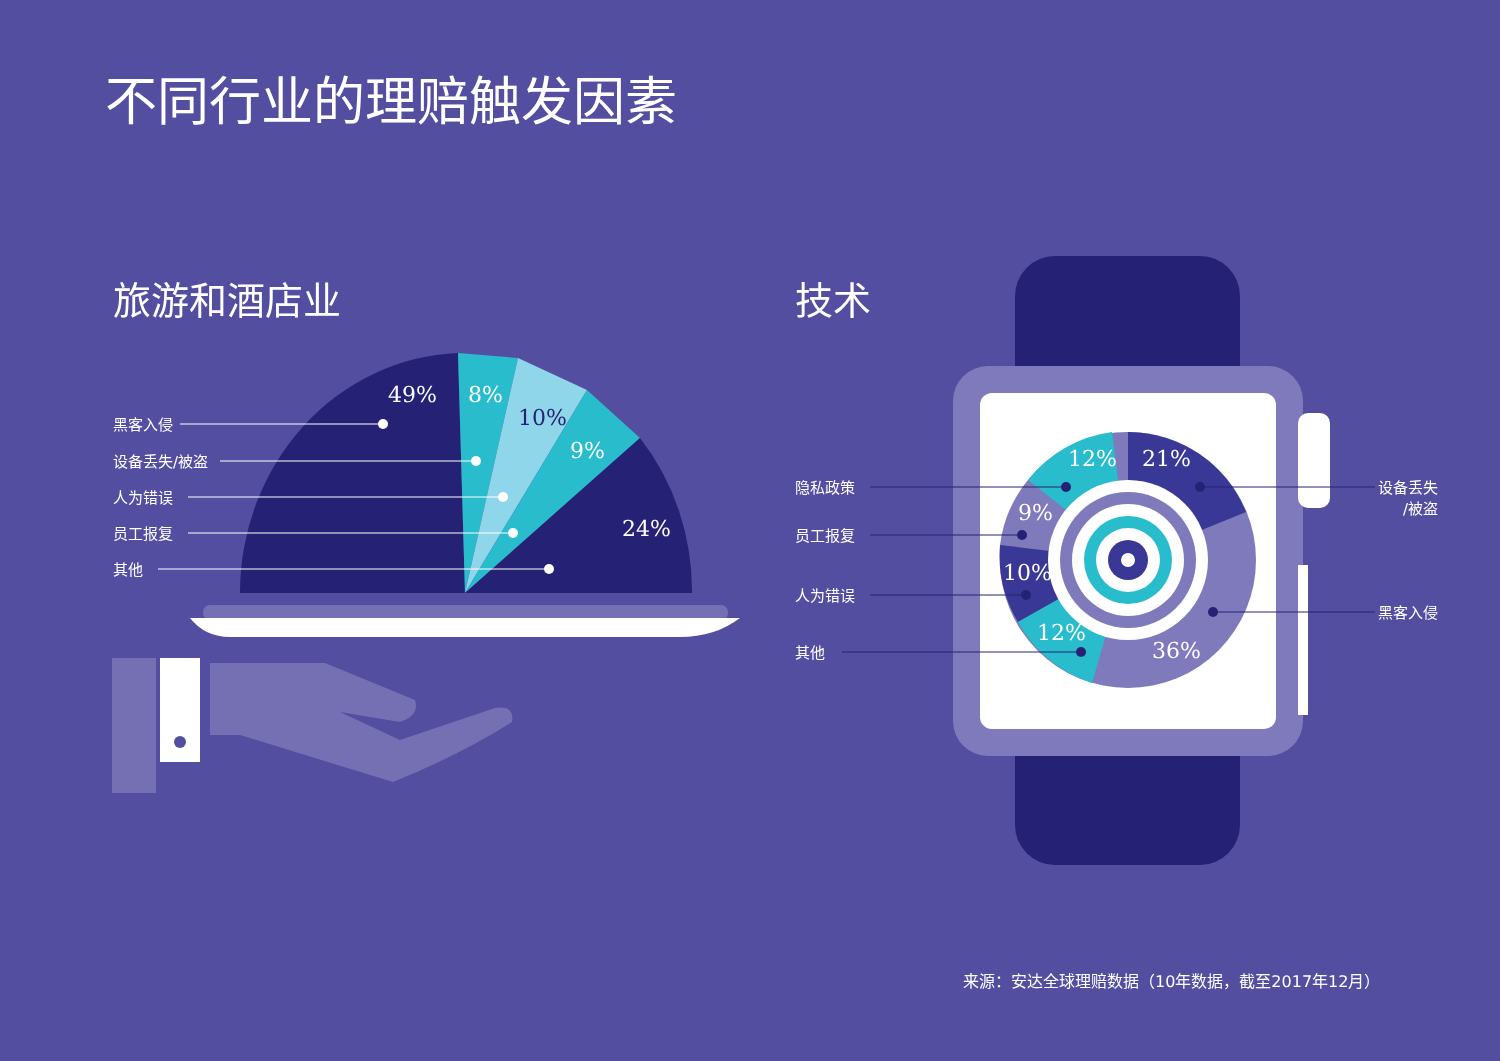不同行业的理赔触发因素
旅游和酒店业 技术
黑客入侵
设备丢失/被盗
人为错误
员工报复
其他
49% 8%
10%
9%
24%
隐私政策
员工报复
人为错误
其他
设备丢失
/被盗
黑客入侵
12% 21%
9%
10%
12%
36%
来源：安达全球理赔数据（10年数据，截至2017年12月）